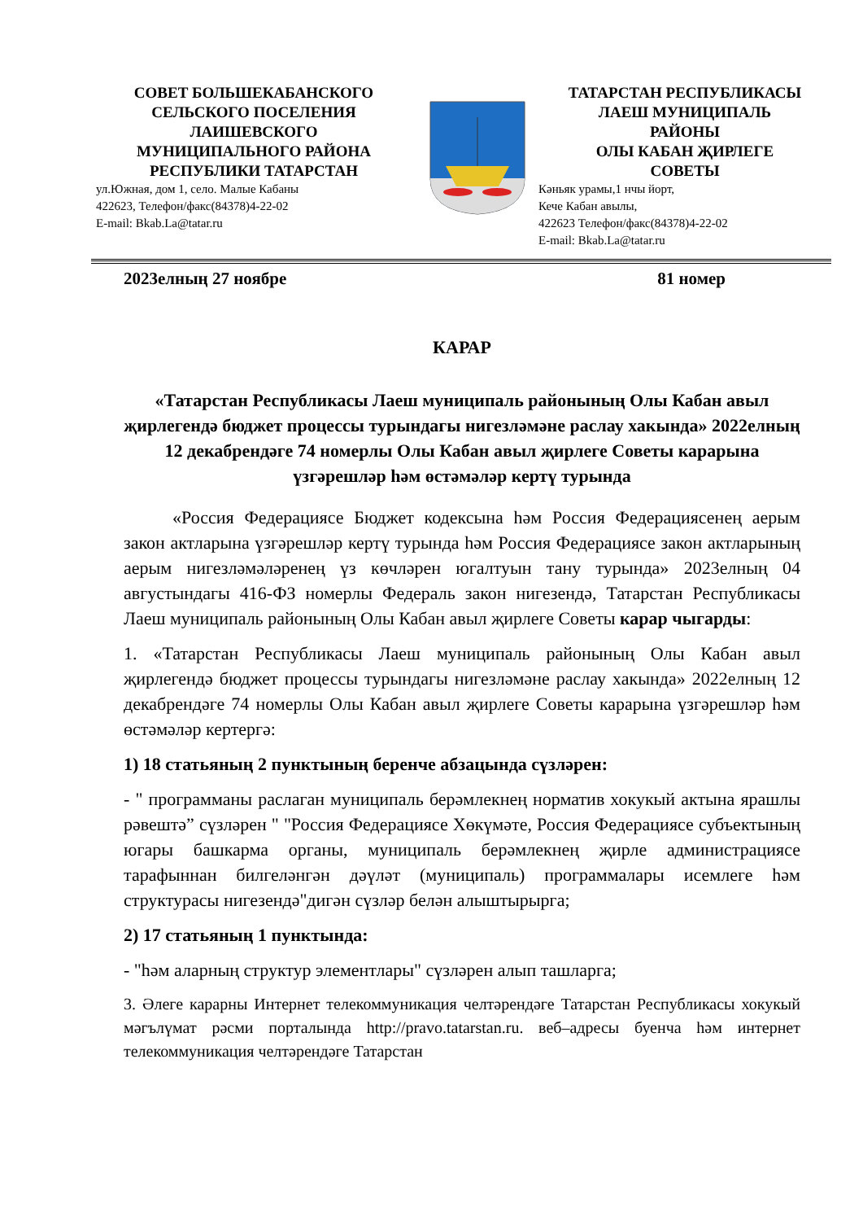СОВЕТ БОЛЬШЕКАБАНСКОГО
СЕЛЬСКОГО ПОСЕЛЕНИЯ
ЛАИШЕВСКОГО
МУНИЦИПАЛЬНОГО РАЙОНА
РЕСПУБЛИКИ ТАТАРСТАН
ул.Южная, дом 1, село. Малые Кабаны
422623, Телефон/факс(84378)4-22-02
E-mail: Bkab.La@tatar.ru
ТАТАРСТАН РЕСПУБЛИКАСЫ
ЛАЕШ МУНИЦИПАЛЬ
РАЙОНЫ
ОЛЫ КАБАН ҖИРЛЕГЕ
СОВЕТЫ
Кәньяк урамы,1 нчы йорт,
Кече Кабан авылы,
422623 Телефон/факс(84378)4-22-02
E-mail: Bkab.La@tatar.ru
2023елның 27 ноябре 81 номер
КАРАР
«Татарстан Республикасы Лаеш муниципаль районының Олы Кабан авыл җирлегендә бюджет процессы турындагы нигезләмәне раслау хакында» 2022елның 12 декабрендәге 74 номерлы Олы Кабан авыл җирлеге Советы карарына үзгәрешләр һәм өстәмәләр кертү турында
«Россия Федерациясе Бюджет кодексына һәм Россия Федерациясенең аерым закон актларына үзгәрешләр кертү турында һәм Россия Федерациясе закон актларының аерым нигезләмәләренең үз көчләрен югалтуын тану турында» 2023елның 04 августындагы 416-ФЗ номерлы Федераль закон нигезендә, Татарстан Республикасы Лаеш муниципаль районының Олы Кабан авыл җирлеге Советы карар чыгарды:
1. «Татарстан Республикасы Лаеш муниципаль районының Олы Кабан авыл җирлегендә бюджет процессы турындагы нигезләмәне раслау хакында» 2022елның 12 декабрендәге 74 номерлы Олы Кабан авыл җирлеге Советы карарына үзгәрешләр һәм өстәмәләр кертергә:
1) 18 статьяның 2 пунктының беренче абзацында сүзләрен:
- " программаны раслаган муниципаль берәмлекнең норматив хокукый актына ярашлы рәвештә” сүзләрен " "Россия Федерациясе Хөкүмәте, Россия Федерациясе субъектының югары башкарма органы, муниципаль берәмлекнең җирле администрациясе тарафыннан билгеләнгән дәүләт (муниципаль) программалары исемлеге һәм структурасы нигезендә"дигән сүзләр белән алыштырырга;
2) 17 статьяның 1 пунктында:
- "һәм аларның структур элементлары" сүзләрен алып ташларга;
3. Әлеге карарны Интернет телекоммуникация челтәрендәге Татарстан Республикасы хокукый мәгълүмат рәсми порталында http://pravo.tatarstan.ru. веб–адресы буенча һәм интернет телекоммуникация челтәрендәге Татарстан